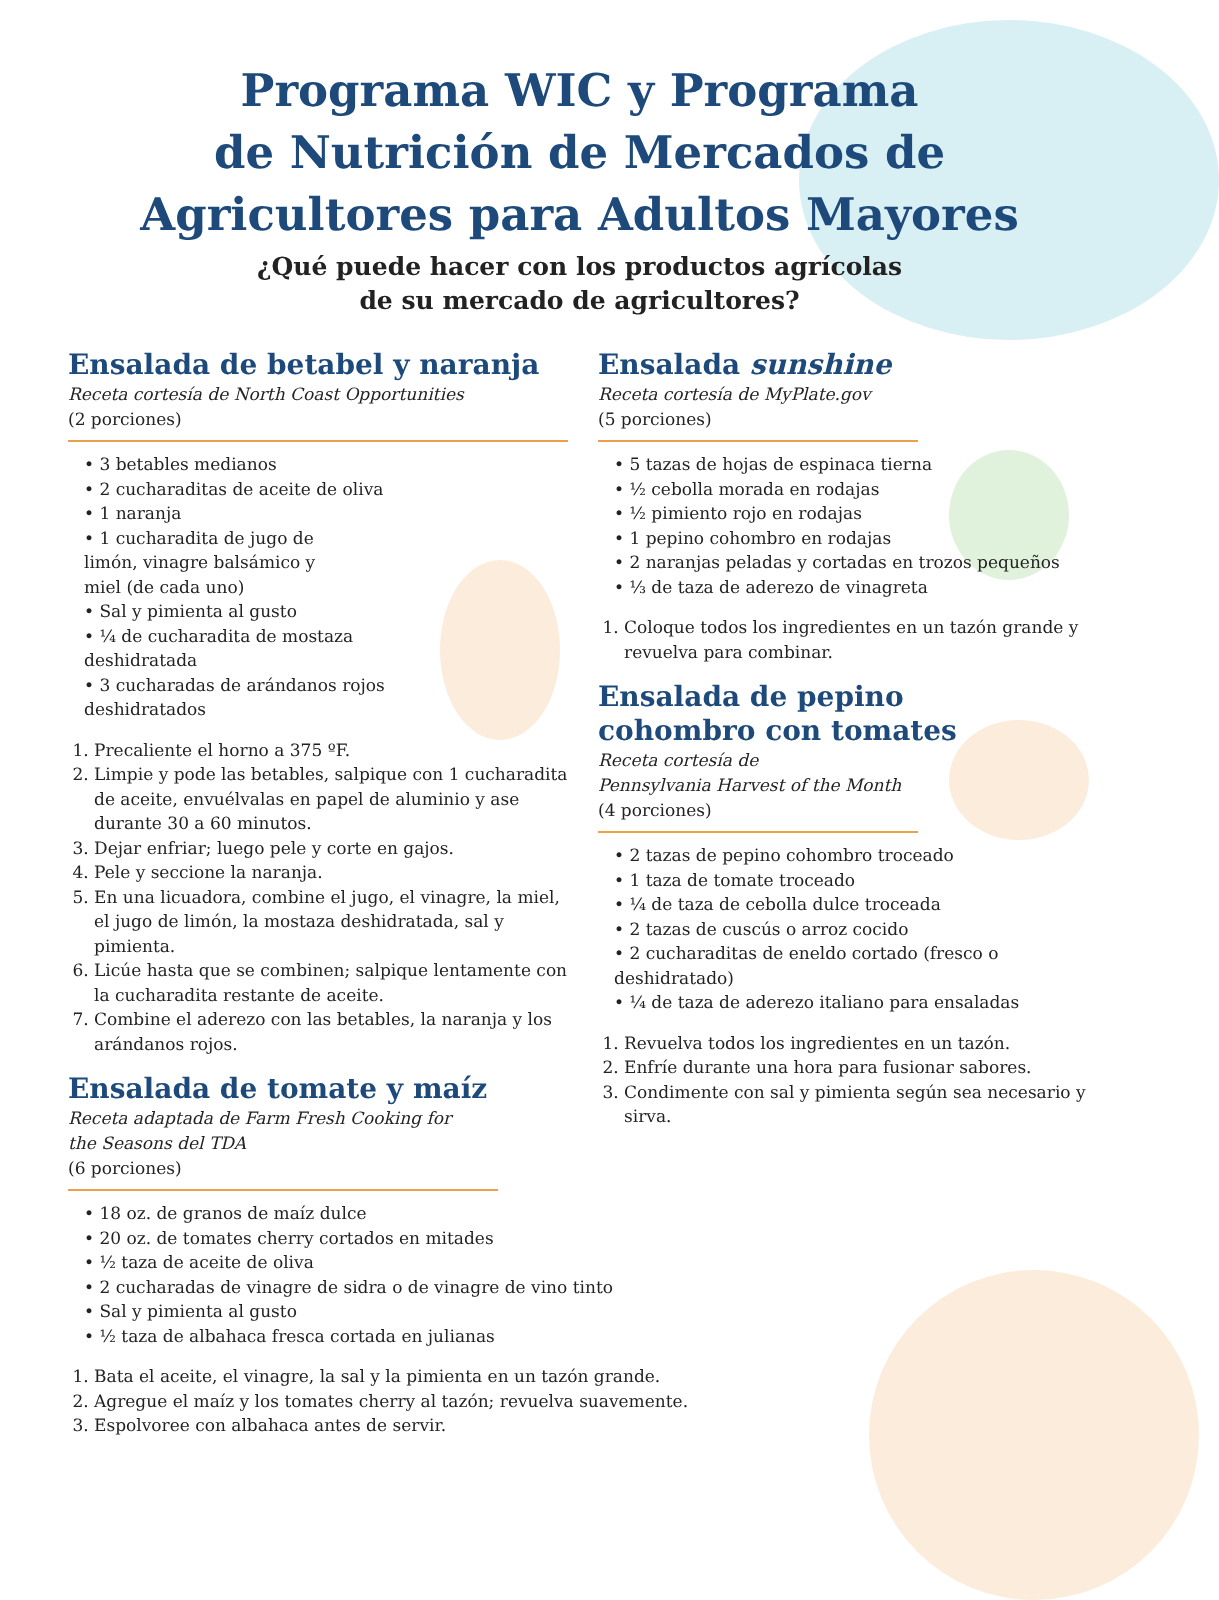Programa WIC y Programa
de Nutrición de Mercados de
Agricultores para Adultos Mayores
¿Qué puede hacer con los productos agrícolas
de su mercado de agricultores?
Ensalada de betabel y naranja
Receta cortesía de North Coast Opportunities
(2 porciones)
• 3 betables medianos
• 2 cucharaditas de aceite de oliva
• 1 naranja
• 1 cucharadita de jugo de
limón, vinagre balsámico y
miel (de cada uno)
• Sal y pimienta al gusto
• ¼ de cucharadita de mostaza
deshidratada
• 3 cucharadas de arándanos rojos
deshidratados
1. Precaliente el horno a 375 ºF.
2. Limpie y pode las betables, salpique con 1 cucharadita de aceite, envuélvalas en papel de aluminio y ase durante 30 a 60 minutos.
3. Dejar enfriar; luego pele y corte en gajos.
4. Pele y seccione la naranja.
5. En una licuadora, combine el jugo, el vinagre, la miel, el jugo de limón, la mostaza deshidratada, sal y pimienta.
6. Licúe hasta que se combinen; salpique lentamente con la cucharadita restante de aceite.
7. Combine el aderezo con las betables, la naranja y los arándanos rojos.
Ensalada de tomate y maíz
Receta adaptada de Farm Fresh Cooking for
the Seasons del TDA
(6 porciones)
• 18 oz. de granos de maíz dulce
• 20 oz. de tomates cherry cortados en mitades
• ½ taza de aceite de oliva
• 2 cucharadas de vinagre de sidra o de vinagre de vino tinto
• Sal y pimienta al gusto
• ½ taza de albahaca fresca cortada en julianas
1. Bata el aceite, el vinagre, la sal y la pimienta en un tazón grande.
2. Agregue el maíz y los tomates cherry al tazón; revuelva suavemente.
3. Espolvoree con albahaca antes de servir.
Ensalada sunshine
Receta cortesía de MyPlate.gov
(5 porciones)
• 5 tazas de hojas de espinaca tierna
• ½ cebolla morada en rodajas
• ½ pimiento rojo en rodajas
• 1 pepino cohombro en rodajas
• 2 naranjas peladas y cortadas en trozos pequeños
• ⅓ de taza de aderezo de vinagreta
1. Coloque todos los ingredientes en un tazón grande y revuelva para combinar.
Ensalada de pepino
cohombro con tomates
Receta cortesía de
Pennsylvania Harvest of the Month
(4 porciones)
• 2 tazas de pepino cohombro troceado
• 1 taza de tomate troceado
• ¼ de taza de cebolla dulce troceada
• 2 tazas de cuscús o arroz cocido
• 2 cucharaditas de eneldo cortado (fresco o
deshidratado)
• ¼ de taza de aderezo italiano para ensaladas
1. Revuelva todos los ingredientes en un tazón.
2. Enfríe durante una hora para fusionar sabores.
3. Condimente con sal y pimienta según sea necesario y sirva.